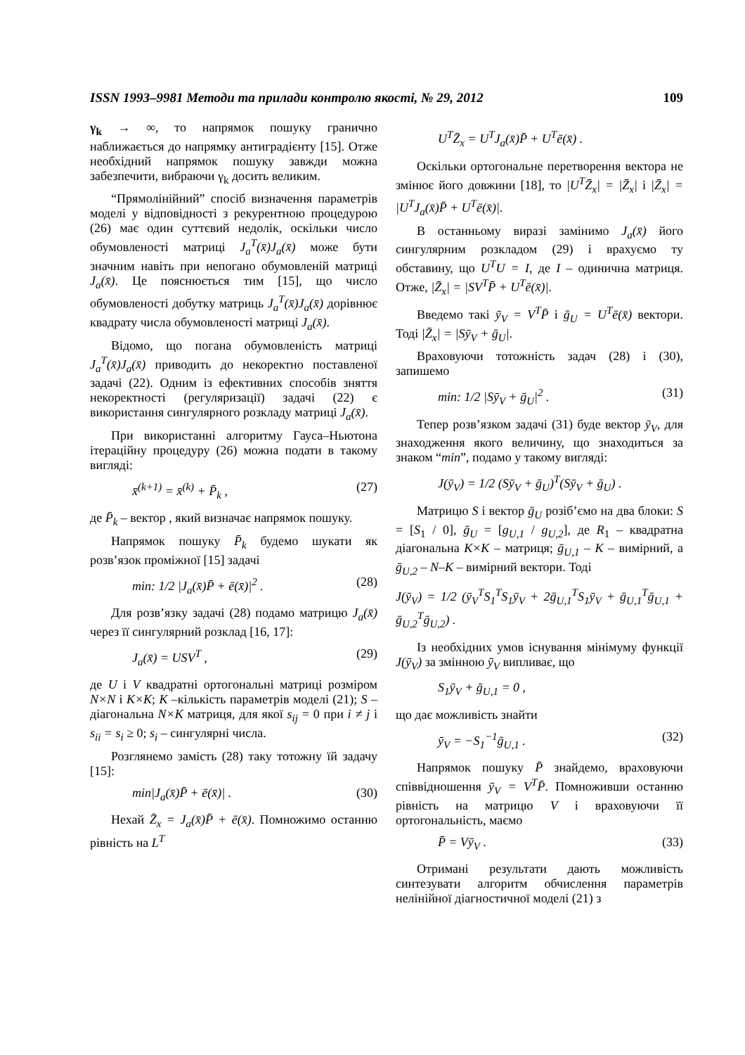ISSN 1993–9981 Методи та прилади контролю якості, № 29, 2012 109
γ<sub>k</sub> → ∞, то напрямок пошуку гранично наближається до напрямку антиградієнту [15]. Отже необхідний напрямок пошуку завжди можна забезпечити, вибраючи γ<sub>k</sub> досить великим.
“Прямолінійний” спосіб визначення параметрів моделі у відповідності з рекурентною процедурою (26) має один суттєвий недолік, оскільки число обумовленості матриці J<sub>a</sub><sup>T</sup>(x̄)J<sub>a</sub>(x̄) може бути значним навіть при непогано обумовленій матриці J<sub>a</sub>(x̄). Це пояснюється тим [15], що число обумовленості добутку матриць J<sub>a</sub><sup>T</sup>(x̄)J<sub>a</sub>(x̄) дорівнює квадрату числа обумовленості матриці J<sub>a</sub>(x̄).
Відомо, що погана обумовленість матриці J<sub>a</sub><sup>T</sup>(x̄)J<sub>a</sub>(x̄) приводить до некоректно поставленої задачі (22). Одним із ефективних способів зняття некоректності (регуляризації) задачі (22) є використання сингулярного розкладу матриці J<sub>a</sub>(x̄).
При використанні алгоритму Гауса–Ньютона ітераційну процедуру (26) можна подати в такому вигляді:
x̄<sup>(k+1)</sup> = x̄<sup>(k)</sup> + P̄<sub>k</sub> , (27)
де P̄<sub>k</sub> – вектор , який визначає напрямок пошуку.
Напрямок пошуку P̄<sub>k</sub> будемо шукати як розв’язок проміжної [15] задачі
min: 1/2 |J<sub>a</sub>(x̄)P̄ + ē(x̄)|<sup>2</sup> . (28)
Для розв’язку задачі (28) подамо матрицю J<sub>a</sub>(x̄) через її сингулярний розклад [16, 17]:
J<sub>a</sub>(x̄) = USV<sup>T</sup> , (29)
де U і V квадратні ортогональні матриці розміром N×N і K×K; K –кількість параметрів моделі (21); S – діагональна N×K матриця, для якої s<sub>ij</sub> = 0 при i ≠ j і s<sub>ii</sub> = s<sub>i</sub> ≥ 0; s<sub>i</sub> – сингулярні числа.
Розглянемо замість (28) таку тотожну їй задачу [15]:
min|J<sub>a</sub>(x̄)P̄ + ē(x̄)| . (30)
Нехай Z̄<sub>x</sub> = J<sub>a</sub>(x̄)P̄ + ē(x̄). Помножимо останню рівність на L<sup>T</sup>
U<sup>T</sup>Z̄<sub>x</sub> = U<sup>T</sup>J<sub>a</sub>(x̄)P̄ + U<sup>T</sup>ē(x̄) .
Оскільки ортогональне перетворення вектора не змінює його довжини [18], то |U<sup>T</sup>Z̄<sub>x</sub>| = |Z̄<sub>x</sub>| і |Z̄<sub>x</sub>| = |U<sup>T</sup>J<sub>a</sub>(x̄)P̄ + U<sup>T</sup>ē(x̄)|.
В останньому виразі замінимо J<sub>a</sub>(x̄) його сингулярним розкладом (29) і врахуємо ту обставину, що U<sup>T</sup>U = I, де I – одинична матриця. Отже, |Z̄<sub>x</sub>| = |SV<sup>T</sup>P̄ + U<sup>T</sup>ē(x̄)|.
Введемо такі ȳ<sub>V</sub> = V<sup>T</sup>P̄ і ḡ<sub>U</sub> = U<sup>T</sup>ē(x̄) вектори. Тоді |Z̄<sub>x</sub>| = |Sȳ<sub>V</sub> + ḡ<sub>U</sub>|.
Враховуючи тотожність задач (28) і (30), запишемо
min: 1/2 |Sȳ<sub>V</sub> + ḡ<sub>U</sub>|<sup>2</sup> . (31)
Тепер розв’язком задачі (31) буде вектор ȳ<sub>V</sub>, для знаходження якого величину, що знаходиться за знаком “min”, подамо у такому вигляді:
J(ȳ<sub>V</sub>) = 1/2 (Sȳ<sub>V</sub> + ḡ<sub>U</sub>)<sup>T</sup>(Sȳ<sub>V</sub> + ḡ<sub>U</sub>) .
Матрицю S і вектор ḡ<sub>U</sub> розіб’ємо на два блоки: S = [S<sub>1</sub> / 0], ḡ<sub>U</sub> = [g<sub>U,1</sub> / g<sub>U,2</sub>], де R<sub>1</sub> – квадратна діагональна K×K – матриця; ḡ<sub>U,1</sub> – K – вимірний, а ḡ<sub>U,2</sub> – N–K – вимірний вектори. Тоді
J(ȳ<sub>V</sub>) = 1/2 (ȳ<sub>V</sub><sup>T</sup>S<sub>1</sub><sup>T</sup>S<sub>1</sub>ȳ<sub>V</sub> + 2ḡ<sub>U,1</sub><sup>T</sup>S<sub>1</sub>ȳ<sub>V</sub> + ḡ<sub>U,1</sub><sup>T</sup>ḡ<sub>U,1</sub> + ḡ<sub>U,2</sub><sup>T</sup>ḡ<sub>U,2</sub>) .
Із необхідних умов існування мінімуму функції J(ȳ<sub>V</sub>) за змінною ȳ<sub>V</sub> випливає, що
S<sub>1</sub>ȳ<sub>V</sub> + ḡ<sub>U,1</sub> = 0 ,
що дає можливість знайти
ȳ<sub>V</sub> = −S<sub>1</sub><sup>−1</sup>ḡ<sub>U,1</sub> . (32)
Напрямок пошуку P̄ знайдемо, враховуючи співвідношення ȳ<sub>V</sub> = V<sup>T</sup>P̄. Помноживши останню рівність на матрицю V і враховуючи її ортогональність, маємо
P̄ = Vȳ<sub>V</sub> . (33)
Отримані результати дають можливість синтезувати алгоритм обчислення параметрів нелінійної діагностичної моделі (21) з